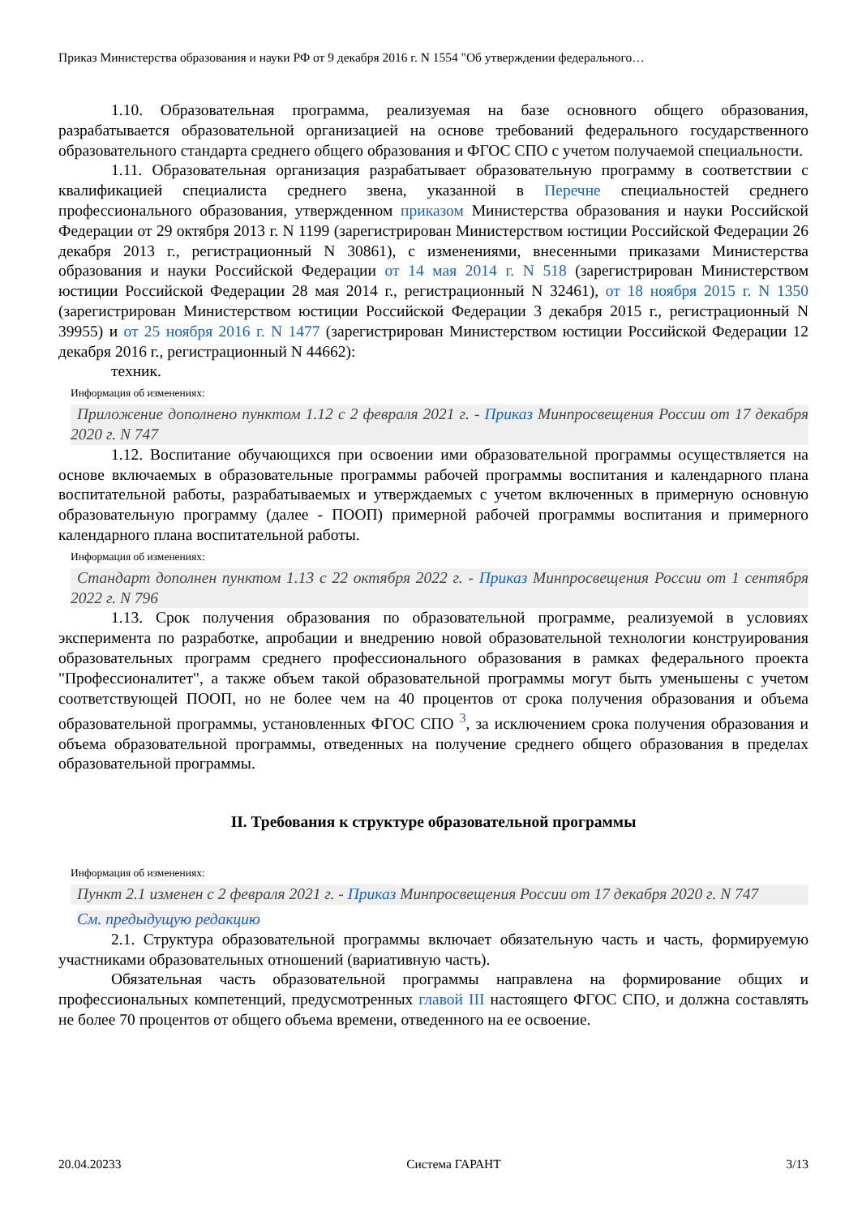Приказ Министерства образования и науки РФ от 9 декабря 2016 г. N 1554 "Об утверждении федерального…
1.10. Образовательная программа, реализуемая на базе основного общего образования, разрабатывается образовательной организацией на основе требований федерального государственного образовательного стандарта среднего общего образования и ФГОС СПО с учетом получаемой специальности.
1.11. Образовательная организация разрабатывает образовательную программу в соответствии с квалификацией специалиста среднего звена, указанной в Перечне специальностей среднего профессионального образования, утвержденном приказом Министерства образования и науки Российской Федерации от 29 октября 2013 г. N 1199 (зарегистрирован Министерством юстиции Российской Федерации 26 декабря 2013 г., регистрационный N 30861), с изменениями, внесенными приказами Министерства образования и науки Российской Федерации от 14 мая 2014 г. N 518 (зарегистрирован Министерством юстиции Российской Федерации 28 мая 2014 г., регистрационный N 32461), от 18 ноября 2015 г. N 1350 (зарегистрирован Министерством юстиции Российской Федерации 3 декабря 2015 г., регистрационный N 39955) и от 25 ноября 2016 г. N 1477 (зарегистрирован Министерством юстиции Российской Федерации 12 декабря 2016 г., регистрационный N 44662):
техник.
Информация об изменениях:
Приложение дополнено пунктом 1.12 с 2 февраля 2021 г. - Приказ Минпросвещения России от 17 декабря 2020 г. N 747
1.12. Воспитание обучающихся при освоении ими образовательной программы осуществляется на основе включаемых в образовательные программы рабочей программы воспитания и календарного плана воспитательной работы, разрабатываемых и утверждаемых с учетом включенных в примерную основную образовательную программу (далее - ПООП) примерной рабочей программы воспитания и примерного календарного плана воспитательной работы.
Информация об изменениях:
Стандарт дополнен пунктом 1.13 с 22 октября 2022 г. - Приказ Минпросвещения России от 1 сентября 2022 г. N 796
1.13. Срок получения образования по образовательной программе, реализуемой в условиях эксперимента по разработке, апробации и внедрению новой образовательной технологии конструирования образовательных программ среднего профессионального образования в рамках федерального проекта "Профессионалитет", а также объем такой образовательной программы могут быть уменьшены с учетом соответствующей ПООП, но не более чем на 40 процентов от срока получения образования и объема образовательной программы, установленных ФГОС СПО <sup>3</sup>, за исключением срока получения образования и объема образовательной программы, отведенных на получение среднего общего образования в пределах образовательной программы.
II. Требования к структуре образовательной программы
Информация об изменениях:
Пункт 2.1 изменен с 2 февраля 2021 г. - Приказ Минпросвещения России от 17 декабря 2020 г. N 747
См. предыдущую редакцию
2.1. Структура образовательной программы включает обязательную часть и часть, формируемую участниками образовательных отношений (вариативную часть).
Обязательная часть образовательной программы направлена на формирование общих и профессиональных компетенций, предусмотренных главой III настоящего ФГОС СПО, и должна составлять не более 70 процентов от общего объема времени, отведенного на ее освоение.
20.04.20233 Система ГАРАНТ 3/13